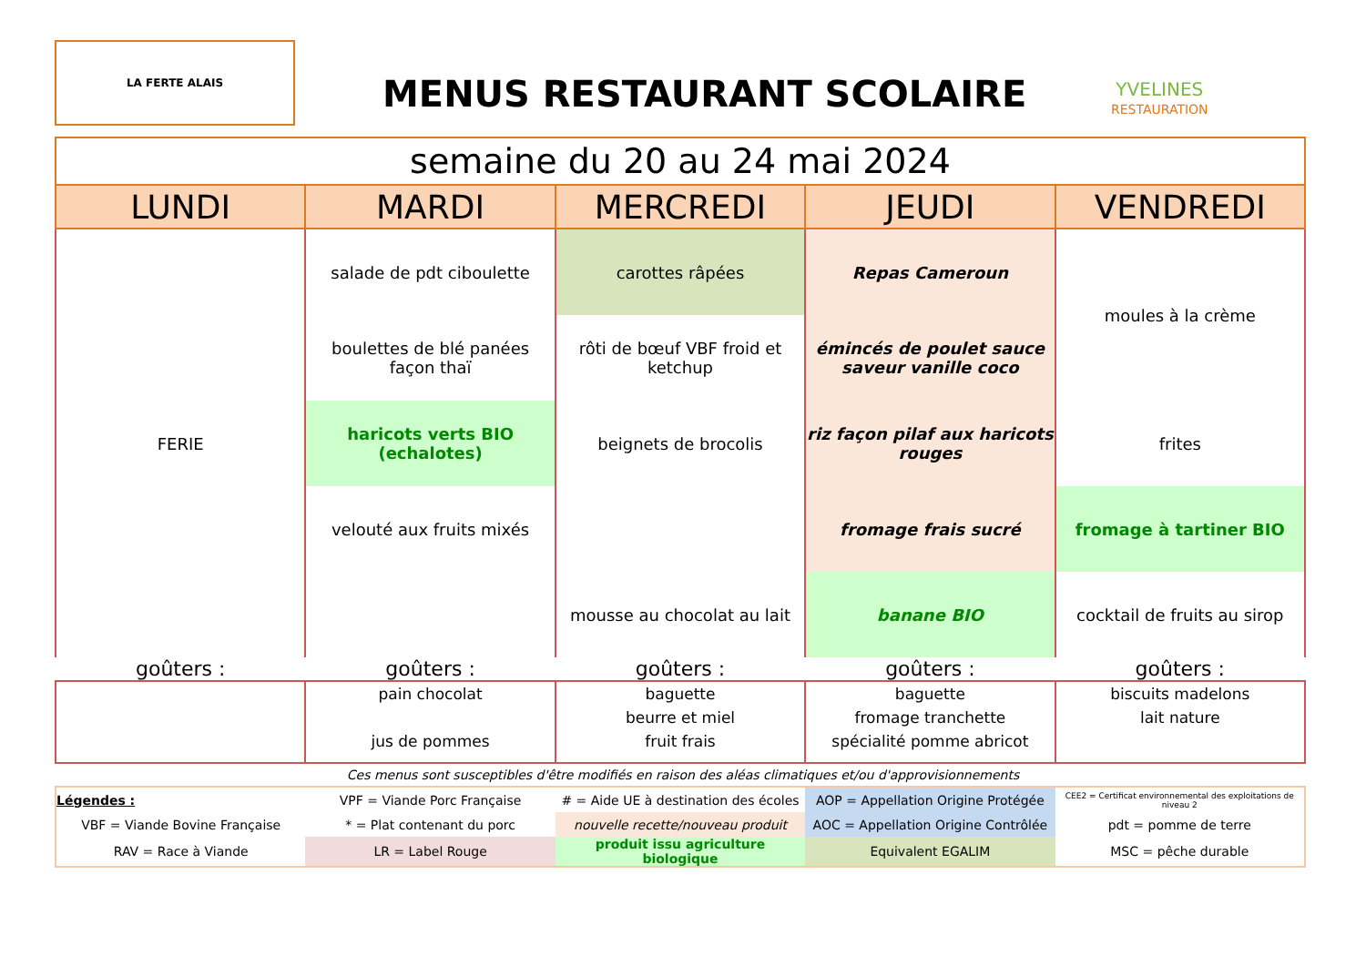LA FERTE ALAIS
MENUS RESTAURANT SCOLAIRE
YVELINES
RESTAURATION
| semaine du 20 au 24 mai 2024 | | | | |
| LUNDI | MARDI | MERCREDI | JEUDI | VENDREDI |
| FERIE | salade de pdt ciboulette | carottes râpées | Repas Cameroun | moules à la crème |
| | boulettes de blé panées façon thaï | rôti de bœuf VBF froid et ketchup | émincés de poulet sauce saveur vanille coco | |
| | haricots verts BIO (echalotes) | beignets de brocolis | riz façon pilaf aux haricots rouges | frites |
| | velouté aux fruits mixés | | fromage frais sucré | fromage à tartiner BIO |
| | | mousse au chocolat au lait | banane BIO | cocktail de fruits au sirop |
| goûters : | goûters : | goûters : | goûters : | goûters : |
| | pain chocolat jus de pommes | baguette beurre et miel fruit frais | baguette fromage tranchette spécialité pomme abricot | biscuits madelons lait nature |
Ces menus sont susceptibles d'être modifiés en raison des aléas climatiques et/ou d'approvisionnements
| Légendes : | VPF = Viande Porc Française | # = Aide UE à destination des écoles | AOP = Appellation Origine Protégée | CEE2 = Certificat environnemental des exploitations de niveau 2 |
| VBF = Viande Bovine Française | * = Plat contenant du porc | nouvelle recette/nouveau produit | AOC = Appellation Origine Contrôlée | pdt = pomme de terre |
| RAV = Race à Viande | LR = Label Rouge | produit issu agriculture biologique | Equivalent EGALIM | MSC = pêche durable |